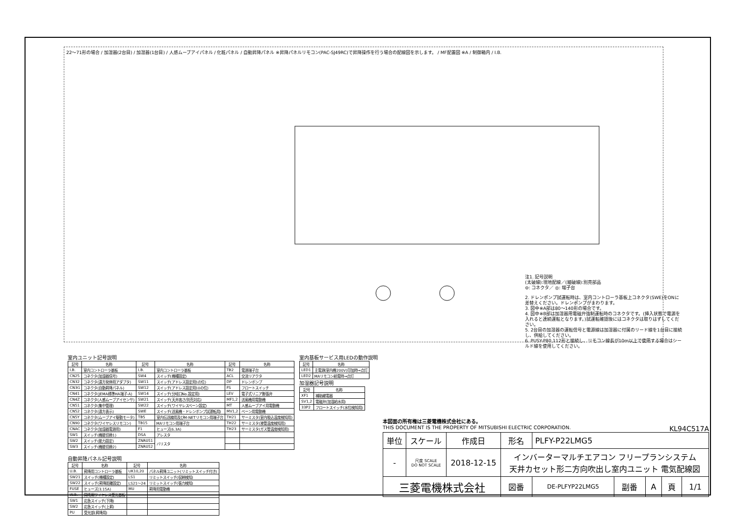22～71形の場合 / 加湿器(2台目) / 加湿器(1台目) / 人感ムーブアイパネル / 化粧パネル / 自動昇降パネル ※昇降パネルリモコン(PAC-SJ49RC)で昇降操作を行う場合の配線図を示します。 / MF配置図 ※A / 制御箱内 / I.B.
注1. 記号説明
(太破線):現地配線／(細破線):別売部品
⊖: コネクタ／ ◎: 端子台
2. ドレンポンプ試運転時は、室内コントローラ基板上コネクタ(SWE)をONに差替えください。ドレンポンプがまわります。
3. 図中※A部は80～140形の場合です。
4. 図中※B部は加湿器用電磁弁強制運転時のコネクタです。(挿入状態で電源を入れると連続運転となります。)試運転確認後にはコネクタは取りはずしてください。
5. 2台目の加湿器の運転信号と電源線は加湿器に付属のリード線を1台目に接続し、供給してください。
6. PUSY-P80,112形と接続し、リモコン線長が10m以上で使用する場合はシールド線を使用してください。
室内ユニット記号説明
| 記号 | 名称 | 記号 | 名称 | 記号 | 名称 |
| --- | --- | --- | --- | --- | --- |
| I.B. | 室内コントローラ基板 | I.B. | 室内コントローラ基板 | TB2 | 電源端子台 |
| CN25 | コネクタ(加湿器信号) | SW4 | スイッチ(機種設定) | ACL | 交流リアクタ |
| CN32 | コネクタ(遠方発停用アダプタ) | SW11 | スイッチ(アドレス設定用1の位) | DP | ドレンポンプ |
| CN3G | コネクタ(自動昇降パネル) | SW12 | スイッチ(アドレス設定用10の位) | FS | フロートスイッチ |
| CN41 | コネクタ(JEMA標準HA端子-A) | SW14 | スイッチ(分岐口No.設定用) | LEV | 電子式リニア膨張弁 |
| CN4Z | コネクタ(人感ムーブアイセンサ) | SW21 | スイッチ(天井高さ/別売対応) | MF1,2 | 送風機用電動機 |
| CN51 | コネクタ(集中管理) | SW22 | スイッチ(ワイヤレスベーン設定) | MT | 人感ムーブアイ用電動機 |
| CN52 | コネクタ(遠方表示) | SWE | スイッチ(送風機・ドレンポンプ試運転用) | MV1,2 | ベーン用電動機 |
| CN5Y | コネクタ(ムーブアイ駆動モータ) | TB5 | 室内伝送線用及びM-NETリモコン用端子台 | TH21 | サーミスタ(室内吸込温度検知用) |
| CN90 | コネクタ(ワイヤレスリモコン) | TB15 | MAリモコン用端子台 | TH22 | サーミスタ(液管温度検知用) |
| CNAC | コネクタ(加湿器電源用) | F1 | ヒューズ(6.3A) | TH23 | サーミスタ(ガス管温度検知用) |
| SW1 | スイッチ(機能切換1) | DSA | アレスタ | | |
| SW2 | スイッチ(能力設定) | ZNR051 | バリスタ | | |
| SW3 | スイッチ(機能切換2) | ZNR052 | | | |
室内基板サービス用LEDの動作説明
| 記号 | 名称 |
| --- | --- |
| LED1 | 主電源(室内機200V)印加時→点灯 |
| LED2 | MAリモコン給電時→点灯 |
加湿器記号説明
| 記号 | 名称 |
| --- | --- |
| XF1 | 補助継電器 |
| SV1,2 | 電磁弁(加湿給水用) |
| 33P2 | フロートスイッチ(水位検知用) |
自動昇降パネル記号説明
| 記号 | 名称 | 記号 | 名称 |
| --- | --- | --- | --- |
| U.B. | 昇降用コントローラ基板 | UK10,20 | パネル昇降ユニット(リミットスイッチ付き) |
| SW21 | スイッチ(機種設定) | LS1 | リミットスイッチ(収納検知) |
| SW22 | スイッチ(昇降距離設定) | LS21～24 | リミットスイッチ(張力検知) |
| FUSE | ヒューズ(3.15A) | MU | 昇降用電動機 |
| W.B. | 昇降用ワイヤレス受光基板 | | |
| SW1 | 応急スイッチ(下降) | | |
| SW2 | 応急スイッチ(上昇) | | |
| PU | 受光部(昇降用) | | |
本図面の所有権は三菱電機株式会社にある。
THIS DOCUMENT IS THE PROPERTY OF MITSUBISHI ELECTRIC CORPORATION. KL94C517A
| 単位 | スケール | 作成日 | 形名 | PLFY-P22LMG5 | | | | |
| - | 尺度 SCALE DO NOT SCALE | 2018-12-15 | インバーターマルチエアコン フリープランシステム 天井カセット形二方向吹出し室内ユニット 電気配線図 | | | | | |
| 三菱電機株式会社 | | | 図番 | DE-PLFYP22LMG5 | 副番 | A | 頁 | 1/1 |